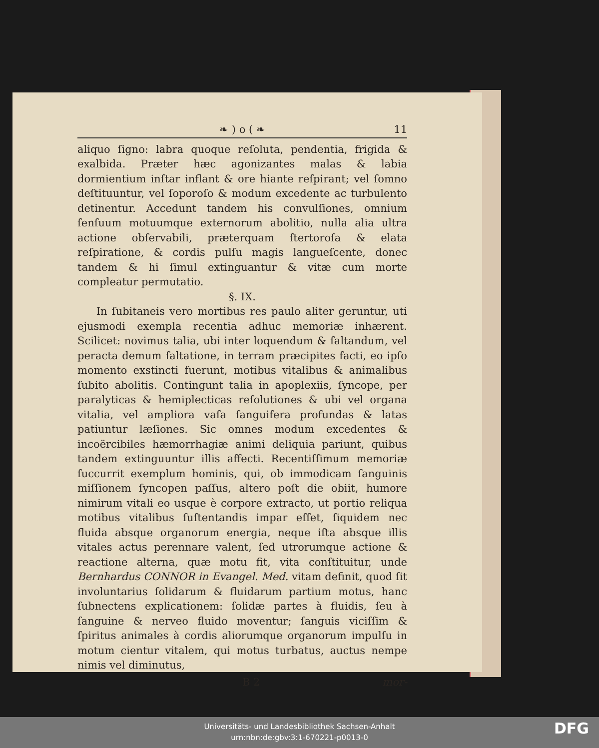❧ ) o ( ❧ 11
aliquo ſigno: labra quoque reſoluta, pendentia, frigida & exalbida. Præter hæc agonizantes malas & labia dormientium inſtar inflant & ore hiante reſpirant; vel ſomno deſtituuntur, vel ſoporoſo & modum excedente ac turbulento detinentur. Accedunt tandem his convulſiones, omnium ſenſuum motuumque externorum abolitio, nulla alia ultra actione obſervabili, præterquam ſtertoroſa & elata reſpiratione, & cordis pulſu magis langueſcente, donec tandem & hi ſimul extinguantur & vitæ cum morte compleatur permutatio.
§. IX.
In ſubitaneis vero mortibus res paulo aliter geruntur, uti ejusmodi exempla recentia adhuc memoriæ inhærent. Scilicet: novimus talia, ubi inter loquendum & ſaltandum, vel peracta demum ſaltatione, in terram præcipites facti, eo ipſo momento exstincti fuerunt, motibus vitalibus & animalibus ſubito abolitis. Contingunt talia in apoplexiis, ſyncope, per paralyticas & hemiplecticas reſolutiones & ubi vel organa vitalia, vel ampliora vaſa ſanguifera profundas & latas patiuntur læſiones. Sic omnes modum excedentes & incoërcibiles hæmorrhagiæ animi deliquia pariunt, quibus tandem extinguuntur illis affecti. Recentiſſimum memoriæ ſuccurrit exemplum hominis, qui, ob immodicam ſanguinis miſſionem ſyncopen paſſus, altero poſt die obiit, humore nimirum vitali eo usque è corpore extracto, ut portio reliqua motibus vitalibus ſuſtentandis impar eſſet, ſiquidem nec fluida absque organorum energia, neque iſta absque illis vitales actus perennare valent, ſed utrorumque actione & reactione alterna, quæ motu fit, vita conſtituitur, unde Bernhardus CONNOR in Evangel. Med. vitam definit, quod ſit involuntarius ſolidarum & fluidarum partium motus, hanc ſubnectens explicationem: ſolidæ partes à fluidis, ſeu à ſanguine & nerveo fluido moventur; ſanguis viciſſim & ſpiritus animales à cordis aliorumque organorum impulſu in motum cientur vitalem, qui motus turbatus, auctus nempe nimis vel diminutus,
B 2 mor-
Universitäts- und Landesbibliothek Sachsen-Anhalt
urn:nbn:de:gbv:3:1-670221-p0013-0
DFG